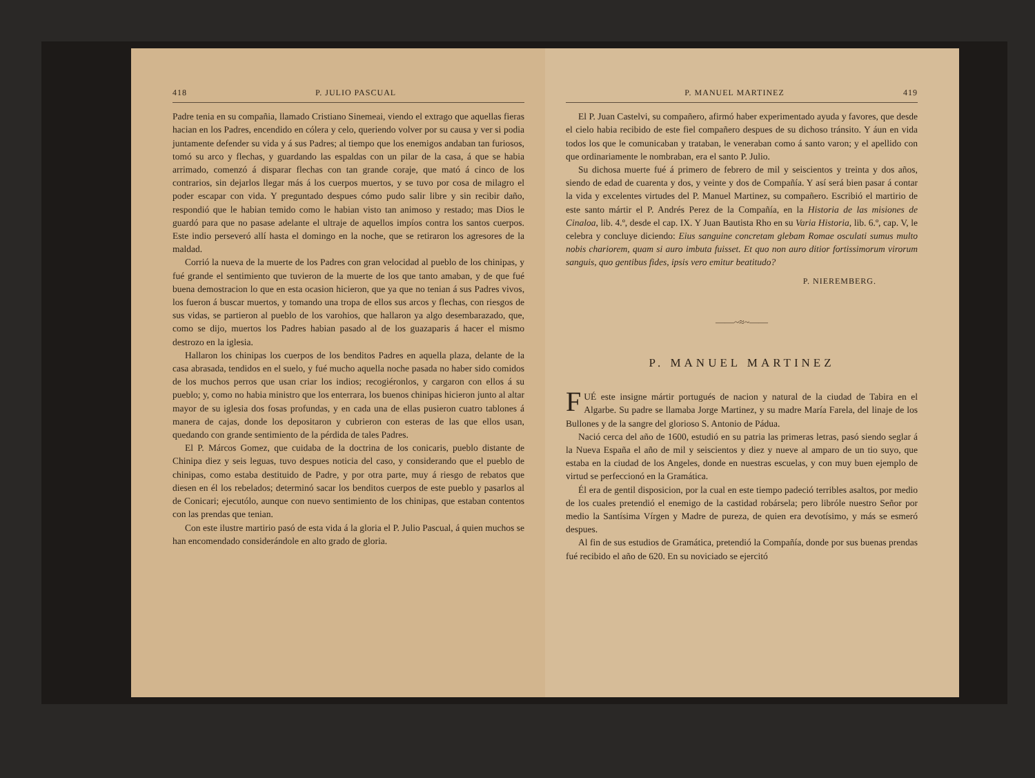418 P. JULIO PASCUAL
Padre tenia en su compañia, llamado Cristiano Sinemeai, viendo el extrago que aquellas fieras hacian en los Padres, encendido en cólera y celo, queriendo volver por su causa y ver si podia juntamente defender su vida y á sus Padres; al tiempo que los enemigos andaban tan furiosos, tomó su arco y flechas, y guardando las espaldas con un pilar de la casa, á que se habia arrimado, comenzó á disparar flechas con tan grande coraje, que mató á cinco de los contrarios, sin dejarlos llegar más á los cuerpos muertos, y se tuvo por cosa de milagro el poder escapar con vida. Y preguntado despues cómo pudo salir libre y sin recibir daño, respondió que le habian temido como le habian visto tan animoso y restado; mas Dios le guardó para que no pasase adelante el ultraje de aquellos impíos contra los santos cuerpos. Este indio perseveró allí hasta el domingo en la noche, que se retiraron los agresores de la maldad.
Corrió la nueva de la muerte de los Padres con gran velocidad al pueblo de los chinipas, y fué grande el sentimiento que tuvieron de la muerte de los que tanto amaban, y de que fué buena demostracion lo que en esta ocasion hicieron, que ya que no tenian á sus Padres vivos, los fueron á buscar muertos, y tomando una tropa de ellos sus arcos y flechas, con riesgos de sus vidas, se partieron al pueblo de los varohios, que hallaron ya algo desembarazado, que, como se dijo, muertos los Padres habian pasado al de los guazaparis á hacer el mismo destrozo en la iglesia.
Hallaron los chinipas los cuerpos de los benditos Padres en aquella plaza, delante de la casa abrasada, tendidos en el suelo, y fué mucho aquella noche pasada no haber sido comidos de los muchos perros que usan criar los indios; recogiéronlos, y cargaron con ellos á su pueblo; y, como no habia ministro que los enterrara, los buenos chinipas hicieron junto al altar mayor de su iglesia dos fosas profundas, y en cada una de ellas pusieron cuatro tablones á manera de cajas, donde los depositaron y cubrieron con esteras de las que ellos usan, quedando con grande sentimiento de la pérdida de tales Padres.
El P. Márcos Gomez, que cuidaba de la doctrina de los conicaris, pueblo distante de Chinipa diez y seis leguas, tuvo despues noticia del caso, y considerando que el pueblo de chinipas, como estaba destituido de Padre, y por otra parte, muy á riesgo de rebatos que diesen en él los rebelados; determinó sacar los benditos cuerpos de este pueblo y pasarlos al de Conicari; ejecutólo, aunque con nuevo sentimiento de los chinipas, que estaban contentos con las prendas que tenian.
Con este ilustre martirio pasó de esta vida á la gloria el P. Julio Pascual, á quien muchos se han encomendado considerándole en alto grado de gloria.
P. MANUEL MARTINEZ 419
El P. Juan Castelvi, su compañero, afirmó haber experimentado ayuda y favores, que desde el cielo habia recibido de este fiel compañero despues de su dichoso tránsito. Y áun en vida todos los que le comunicaban y trataban, le veneraban como á santo varon; y el apellido con que ordinariamente le nombraban, era el santo P. Julio.
Su dichosa muerte fué á primero de febrero de mil y seiscientos y treinta y dos años, siendo de edad de cuarenta y dos, y veinte y dos de Compañía. Y así será bien pasar á contar la vida y excelentes virtudes del P. Manuel Martinez, su compañero. Escribió el martirio de este santo mártir el P. Andrés Perez de la Compañía, en la Historia de las misiones de Cinaloa, lib. 4.º, desde el cap. IX. Y Juan Bautista Rho en su Varia Historia, lib. 6.º, cap. V, le celebra y concluye diciendo: Eius sanguine concretam glebam Romae osculati sumus multo nobis chariorem, quam si auro imbuta fuisset. Et quo non auro ditior fortissimorum virorum sanguis, quo gentibus fides, ipsis vero emitur beatitudo?
P. NIEREMBERG.
——~≈~——
P. MANUEL MARTINEZ
FUÉ este insigne mártir portugués de nacion y natural de la ciudad de Tabira en el Algarbe. Su padre se llamaba Jorge Martinez, y su madre María Farela, del linaje de los Bullones y de la sangre del glorioso S. Antonio de Pádua.
Nació cerca del año de 1600, estudió en su patria las primeras letras, pasó siendo seglar á la Nueva España el año de mil y seiscientos y diez y nueve al amparo de un tio suyo, que estaba en la ciudad de los Angeles, donde en nuestras escuelas, y con muy buen ejemplo de virtud se perfeccionó en la Gramática.
Él era de gentil disposicion, por la cual en este tiempo padeció terribles asaltos, por medio de los cuales pretendió el enemigo de la castidad robársela; pero libróle nuestro Señor por medio la Santísima Vírgen y Madre de pureza, de quien era devotísimo, y más se esmeró despues.
Al fin de sus estudios de Gramática, pretendió la Compañía, donde por sus buenas prendas fué recibido el año de 620. En su noviciado se ejercitó